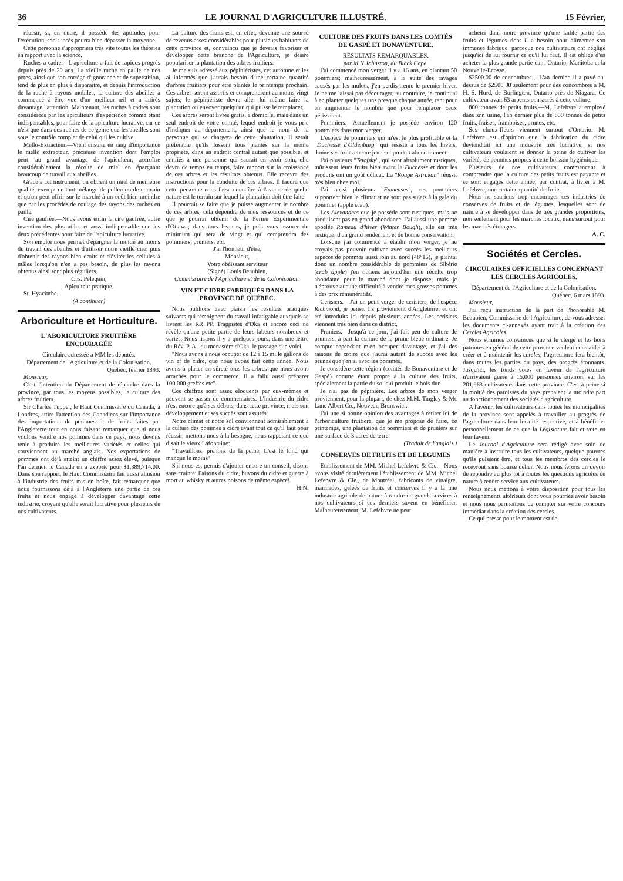36 LE JOURNAL D'AGRICULTURE ILLUSTRÉ. 15 Février,
réussir, si, en outre, il possède des aptitudes pour l'exécution, son succès pourra bien dépasser la moyenne.
Cette personne s'appropriera très vite toutes les théories en rapport avec la science.
Ruches a cadre.—L'apiculture a fait de rapides progrès depuis près de 20 ans. La vieille ruche en paille de nos pères, ainsi que son cortège d'ignorance et de superstition, tend de plus en plus à disparaître, et depuis l'introduction de la ruche à rayons mobiles, la culture des abeilles a commencé à être vue d'un meilleur œil et a attirés davantage l'attention. Maintenant, les ruches à cadres sont considérées par les apiculteurs d'expérience comme étant indispensables, pour faire de la apiculture lucrative, car ce n'est que dans des ruches de ce genre que les abeilles sont sous le contrôle complet de celui qui les cultive.
Mello-Extracteur.—Vient ensuite en rang d'importance le mello extracteur, précieuse invention dont l'emploi peut, au grand avantage de l'apiculteur, accroître considérablement la récolte de miel en épargnant beaucoup de travail aux abeilles.
Grâce à cet instrument, on obtient un miel de meilleure qualité, exempt de tout mélange de pollen ou de couvain et qu'on peut offrir sur le marché à un coût bien moindre que par les procédés de coulage des rayons des ruches en paille.
Cire gaufrée.—Nous avons enfin la cire gaufrée, autre invention des plus utiles et aussi indispensable que les deux précédentes pour faire de l'apiculture lucrative.
Son emploi nous permet d'épargner la moitié au moins du travail des abeilles et d'utiliser notre vieille cire; puis d'obtenir des rayons bien droits et d'éviter les cellules à mâles lorsqu'on n'en a pas besoin, de plus les rayons obtenus ainsi sont plus réguliers.
Chs. Pélequin,
Apiculteur pratique.
St. Hyacinthe.
(A continuer)
Arboriculture et Horticulture.
L'ABORICULTURE FRUITIÈRE ENCOURAGÉE
Circulaire adressée a MM les députés.
Département de l'Agriculture et de la Colonisation.
Québec, février 1893.
Monsieur,
C'est l'intention du Département de répandre dans la province, par tous les moyens possibles, la culture des arbres fruitiers.
Sir Charles Tupper, le Haut Commissaire du Canada, à Londres, attire l'attention des Canadiens sur l'importance des importations de pommes et de fruits faites par l'Angleterre tout en nous faisant remarquer que si nous voulons vendre nos pommes dans ce pays, nous devons tenir à produire les meilleures variétés et celles qui conviennent au marché anglais. Nos exportations de pommes ont déjà atteint un chiffre assez élevé, puisque l'an dernier, le Canada en a exporté pour $1,389,714.00. Dans son rapport, le Haut Commissaire fait aussi allusion à l'industrie des fruits mis en boîte, fait remarquer que nous fournissons déjà à l'Angleterre une partie de ces fruits et nous engage à développer davantage cette industrie, croyant qu'elle serait lucrative pour plusieurs de nos cultivateurs.
La culture des fruits est, en effet, devenue une source de revenus assez considérables pour plusieurs habitants de cette province et, convaincu que je devrais favoriser et développer cette branche de l'Agriculture, je désire populariser la plantation des arbres fruitiers.
Je me suis adressé aux pépiniéristes, cet automne et les ai informés que j'aurais besoin d'une certaine quantité d'arbres fruitiers pour être plantés le printemps prochain. Ces arbres seront assortis et comprendront au moins vingt sujets; le pépiniériste devra aller lui même faire la plantation ou envoyer quelqu'un qui puisse le remplacer.
Ces arbres seront livrés gratis, à domicile, mais dans un seul endroit de votre comté, lequel endroit je vous prie d'indiquer au département, ainsi que le nom de la personne qui se chargera de cette plantation. Il serait préférable qu'ils fussent tous plantés sur la même propriété, dans un endroit central autant que possible, et confiés à une personne qui saurait en avoir soin, elle devra de temps en temps, faire rapport sur la croissance de ces arbres et les résultats obtenus. Elle recevra des instructions pour la conduite de ces arbres. Il faudra que cette personne nous fasse connaître à l'avance de quelle nature est le terrain sur lequel la plantation doit être faite.
Il pourrait se faire que je puisse augmenter le nombre de ces arbres, cela dépendra de mes ressources et de ce que je pourrai obtenir de la Ferme Expérimentale d'Ottawa; dans tous les cas, je puis vous assurer du minimum qui sera de vingt et qui comprendra des pommiers, pruniers, etc.
J'ai l'honneur d'être,
Monsieur,
Votre obéissant serviteur
(Signé) Louis Beaubien,
Commissaire de l'Agriculture et de la Colonisation.
VIN ET CIDRE FABRIQUÉS DANS LA PROVINCE DE QUÉBEC.
Nous publions avec plaisir les résultats pratiques suivants qui témoignent du travail infatigable auxquels se livrent les RR PP. Trappistes d'Oka et encore ceci ne révèle qu'une petite partie de leurs labeurs nombreux et variés. Nous lisions il y a quelques jours, dans une lettre du Rév. P. A., du monastère d'Oka, le passage que voici.
"Nous avons à nous occuper de 12 à 15 mille gallons de vin et de cidre, que nous avons fait cette année. Nous avons à placer en sûreté tous les arbres que nous avons arrachés pour le commerce. Il a fallu aussi préparer 100.000 greffes etc".
Ces chiffres sont assez éloquents par eux-mêmes et peuvent se passer de commentaires. L'industrie du cidre n'est encore qu'à ses débuts, dans cette province, mais son développement et ses succès sont assurés.
Notre climat et notre sol conviennent admirablement à la culture des pommes à cidre ayant tout ce qu'il faut pour réussir, mettons-nous à la besogne, nous rappelant ce que disait le vieux Lafontaine:
"Travaillons, prenons de la peine, C'est le fond qui manque le moins"
S'il nous est permis d'ajouter encore un conseil, disons sans crainte: Faisons du cidre, buvons du cidre et guerre à mort au whisky et autres poisons de même espèce!
H N.
CULTURE DES FRUITS DANS LES COMTÉS DE GASPÉ ET BONAVENTURE.
RÉSULTATS REMARQUABLES.
par M N Johnston, du Black Cape.
J'ai commencé mon verger il y a 16 ans, en plantant 50 pommiers; malheureusement, à la suite des ravages causés par les mulots, j'en perdis trente le premier hiver. Je ne me laissai pas décourager, au contraire, je continuai à en planter quelques uns presque chaque année, tant pour en augmenter le nombre que pour remplacer ceux périssaient.
Pommiers.—Actuellement je possède environ 120 pommiers dans mon verger.
L'espèce de pommiers qui m'est le plus profitable et la "Duchesse d'Oldenburg" qui résiste à tous les hivers, donne ses fruits encore jeune et produit abondamment.
J'ai plusieurs "Tetofsky", qui sont absolument rustiques, mûrissent leurs fruits bien avant la Duchesse et dont les produits ont un goût délicat. La "Rouge Astrakan" réussit très bien chez moi.
J'ai aussi plusieurs "Fameuses", ces pommiers supportent bien le climat et ne sont pas sujets à la gale du pommier (apple scab).
Les Alexanders que je possède sont rustiques, mais ne produisent pas en grand abondance. J'ai aussi une pomme appelée Rameau d'hiver (Winter Bough), elle est très rustique, d'un grand rendement et de bonne conservation.
Lorsque j'ai commencé à établir mon verger, je ne croyais pas pouvoir cultiver avec succès les meilleurs espèces de pommes aussi loin au nord (48°15), je plantai donc un nombre considérable de pommiers de Sibérie (crab apple) j'en obtiens aujourd'hui une récolte trop abondante pour le marché dont je dispose; mais je n'éprouve aucune difficulté à vendre mes grosses pommes à des prix rémunératifs.
Cerisiers.—J'ai un petit verger de cerisiers, de l'espèce Richmond, je pense. Ils proviennent d'Angleterre, et ont été introduits ici depuis plusieurs années. Les cerisiers viennent très bien dans ce district.
Pruniers.—Jusqu'à ce jour, j'ai fait peu de culture de pruniers, à part la culture de la prune bleue ordinaire. Je compte cependant m'en occuper davantage, et j'ai des raisons de croire que j'aurai autant de succès avec les prunes que j'en ai avec les pommes.
Je considère cette région (comtés de Bonaventure et de Gaspé) comme étant propre à la culture des fruits, spécialement la partie du sol qui produit le bois dur.
Je n'ai pas de pépinière. Les arbres de mon verger proviennent, pour la plupart, de chez M.M. Tingley & Mc Lane Albert Co., Nouveau-Brunswick.
J'ai une si bonne opinion des avantages à retirer ici de l'arboriculture fruitière, que je me propose de faire, ce printemps, une plantation de pommiers et de pruniers sur une surface de 3 acres de terre.
(Traduit de l'anglais.)
CONSERVES DE FRUITS ET DE LEGUMES
Etablissement de MM. Michel Lefebvre & Cie.—Nous avons visité dernièrement l'établissement de MM. Michel Lefebvre & Cie., de Montréal, fabricants de vinaigre, marinades, gelées de fruits et conserves Il y a là une industrie agricole de nature à rendre de grands services à nos cultivateurs si ces derniers savent en bénéficier. Malheureusement, M. Lefebvre ne peut
acheter dans notre province qu'une faible partie des fruits et légumes dont il a besoin pour alimenter son immense fabrique, parceque nos cultivateurs ont négligé jusqu'ici de lui fournir ce qu'il lui faut. Il est obligé d'en acheter la plus grande partie dans Ontario, Manitoba et la Nouvelle-Ecosse.
$2500.00 de concombres.—L'an dernier, il a payé au-dessus de $2500 00 seulement pour des concombres à M. H. S. Hurd, de Burlington, Ontario près de Niagara. Ce cultivateur avait 63 arpents consacrés à cette culture.
800 tonnes de petits fruits.—M. Lefebvre a employé dans son usine, l'an dernier plus de 800 tonnes de petits fruits, fraises, framboises, prunes, etc.
Ses choux-fleurs viennent surtout d'Ontario. M. Lefebvre est d'opinion que la fabrication du cidre deviendrait ici une industrie très lucrative, si nos cultivateurs voulaient se donner la peine de cultiver les variétés de pommes propres à cette boisson hygiénique.
Plusieurs de nos cultivateurs commencent à comprendre que la culture des petits fruits est payante et se sont engagés cette année, par contrat, à livrer à M. Lefebvre, une certaine quantité de fruits.
Nous ne saurions trop encourager ces industries de conserves de fruits et de légumes, lesquelles sont de nature à se développer dans de très grandes proportions, non seulement pour les marchés locaux, mais surtout pour les marchés étrangers.
A. C.
Sociétés et Cercles.
CIRCULAIRES OFFICIELLES CONCERNANT LES CERCLES AGRICOLES.
Département de l'Agriculture et de la Colonisation.
Québec, 6 mars 1893.
Monsieur,
J'ai reçu instruction de la part de l'honorable M. Beaubien, Commissaire de l'Agriculture, de vous adresser les documents ci-annexés ayant trait à la création des Cercles Agricoles.
Nous sommes convaincus que si le clergé et les bons patriotes en général de cette province veulent nous aider à créer et à maintenir les cercles, l'agriculture fera bientôt, dans toutes les parties du pays, des progrès étonnants. Jusqu'ici, les fonds votés en faveur de l'agriculture n'arrivaient guère à 15,000 personnes environ, sur les 201,963 cultivateurs dans cette province. C'est à peine si la moitié des paroisses du pays prenaient la moindre part au fonctionnement des sociétés d'agriculture.
A l'avenir, les cultivateurs dans toutes les municipalités de la province sont appelés à travailler au progrès de l'agriculture dans leur localité respective, et à bénéficier personnellement de ce que la Législature fait et vote en leur faveur.
Le Journal d'Agriculture sera rédigé avec soin de manière à instruire tous les cultivateurs, quelque pauvres qu'ils puissent être, et tous les membres des cercles le recevront sans bourse délier. Nous nous ferons un devoir de répondre au plus tôt à toutes les questions agricoles de nature à rendre service aux cultivateurs.
Nous nous mettons à votre disposition pour tous les renseignements ultérieurs dont vous pourriez avoir besoin et nous nous permettons de compter sur votre concours immédiat dans la création des cercles.
Ce qui presse pour le moment est de